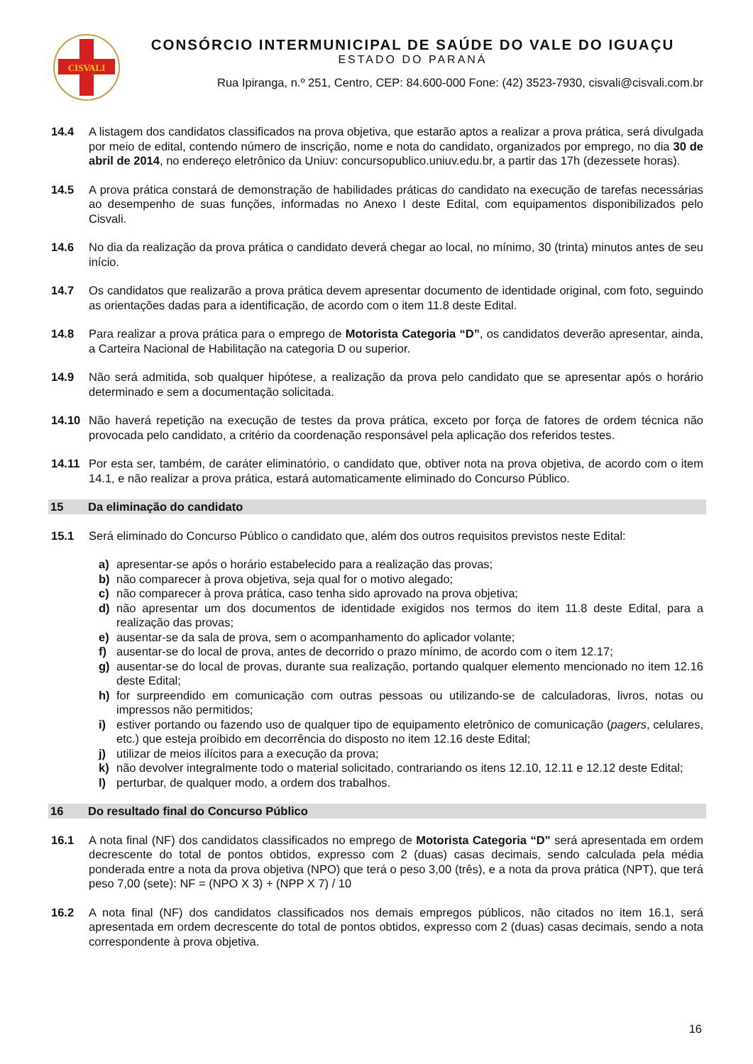CISVALI
CONSÓRCIO INTERMUNICIPAL DE SAÚDE DO VALE DO IGUAÇU
ESTADO DO PARANÁ
Rua Ipiranga, n.º 251, Centro, CEP: 84.600-000 Fone: (42) 3523-7930, cisvali@cisvali.com.br
14.4 A listagem dos candidatos classificados na prova objetiva, que estarão aptos a realizar a prova prática, será divulgada por meio de edital, contendo número de inscrição, nome e nota do candidato, organizados por emprego, no dia 30 de abril de 2014, no endereço eletrônico da Uniuv: concursopublico.uniuv.edu.br, a partir das 17h (dezessete horas).
14.5 A prova prática constará de demonstração de habilidades práticas do candidato na execução de tarefas necessárias ao desempenho de suas funções, informadas no Anexo I deste Edital, com equipamentos disponibilizados pelo Cisvali.
14.6 No dia da realização da prova prática o candidato deverá chegar ao local, no mínimo, 30 (trinta) minutos antes de seu início.
14.7 Os candidatos que realizarão a prova prática devem apresentar documento de identidade original, com foto, seguindo as orientações dadas para a identificação, de acordo com o item 11.8 deste Edital.
14.8 Para realizar a prova prática para o emprego de Motorista Categoria “D”, os candidatos deverão apresentar, ainda, a Carteira Nacional de Habilitação na categoria D ou superior.
14.9 Não será admitida, sob qualquer hipótese, a realização da prova pelo candidato que se apresentar após o horário determinado e sem a documentação solicitada.
14.10 Não haverá repetição na execução de testes da prova prática, exceto por força de fatores de ordem técnica não provocada pelo candidato, a critério da coordenação responsável pela aplicação dos referidos testes.
14.11 Por esta ser, também, de caráter eliminatório, o candidato que, obtiver nota na prova objetiva, de acordo com o item 14.1, e não realizar a prova prática, estará automaticamente eliminado do Concurso Público.
15 Da eliminação do candidato
15.1 Será eliminado do Concurso Público o candidato que, além dos outros requisitos previstos neste Edital:
a) apresentar-se após o horário estabelecido para a realização das provas;
b) não comparecer à prova objetiva, seja qual for o motivo alegado;
c) não comparecer à prova prática, caso tenha sido aprovado na prova objetiva;
d) não apresentar um dos documentos de identidade exigidos nos termos do item 11.8 deste Edital, para a realização das provas;
e) ausentar-se da sala de prova, sem o acompanhamento do aplicador volante;
f) ausentar-se do local de prova, antes de decorrido o prazo mínimo, de acordo com o item 12.17;
g) ausentar-se do local de provas, durante sua realização, portando qualquer elemento mencionado no item 12.16 deste Edital;
h) for surpreendido em comunicação com outras pessoas ou utilizando-se de calculadoras, livros, notas ou impressos não permitidos;
i) estiver portando ou fazendo uso de qualquer tipo de equipamento eletrônico de comunicação (pagers, celulares, etc.) que esteja proibido em decorrência do disposto no item 12.16 deste Edital;
j) utilizar de meios ilícitos para a execução da prova;
k) não devolver integralmente todo o material solicitado, contrariando os itens 12.10, 12.11 e 12.12 deste Edital;
l) perturbar, de qualquer modo, a ordem dos trabalhos.
16 Do resultado final do Concurso Público
16.1 A nota final (NF) dos candidatos classificados no emprego de Motorista Categoria “D” será apresentada em ordem decrescente do total de pontos obtidos, expresso com 2 (duas) casas decimais, sendo calculada pela média ponderada entre a nota da prova objetiva (NPO) que terá o peso 3,00 (três), e a nota da prova prática (NPT), que terá peso 7,00 (sete): NF = (NPO X 3) + (NPP X 7) / 10
16.2 A nota final (NF) dos candidatos classificados nos demais empregos públicos, não citados no item 16.1, será apresentada em ordem decrescente do total de pontos obtidos, expresso com 2 (duas) casas decimais, sendo a nota correspondente à prova objetiva.
16